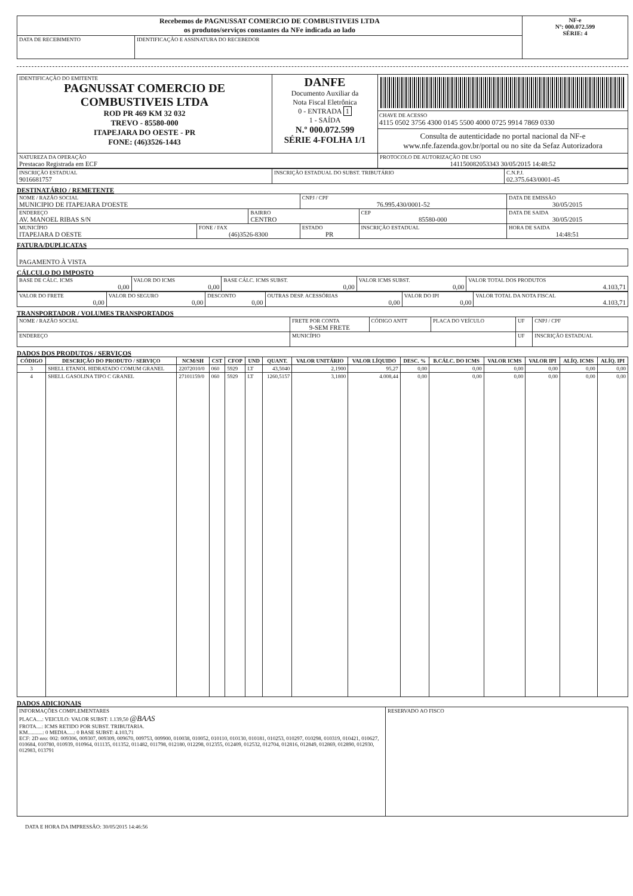| Recebemos de PAGNUSSAT COMERCIO DE COMBUSTIVEIS LTDA os produtos/serviços constantes da NFe indicada ao lado | | NF-e Nº: 000.072.599 SÉRIE: 4 |
| DATA DE RECEBIMENTO | IDENTIFICAÇÃO E ASSINATURA DO RECEBEDOR | |
| IDENTIFICAÇÃO DO EMITENTE PAGNUSSAT COMERCIO DE COMBUSTIVEIS LTDA ROD PR 469 KM 32 032 TREVO - 85580-000 ITAPEJARA DO OESTE - PR FONE: (46)3526-1443 | DANFE Documento Auxiliar da Nota Fiscal Eletrônica 0 - ENTRADA 1 1 - SAÍDA N.º 000.072.599 SÉRIE 4-FOLHA 1/1 | CHAVE DE ACESSO 4115 0502 3756 4300 0145 5500 4000 0725 9914 7869 0330 Consulta de autenticidade no portal nacional da NF-e www.nfe.fazenda.gov.br/portal ou no site da Sefaz Autorizadora |
| NATUREZA DA OPERAÇÃO Prestacao Registrada em ECF | | PROTOCOLO DE AUTORIZAÇÃO DE USO 141150082053343 30/05/2015 14:48:52 |
| INSCRIÇÃO ESTADUAL 9016681757 | INSCRIÇÃO ESTADUAL DO SUBST. TRIBUTÁRIO | C.N.P.J. 02.375.643/0001-45 |
DESTINATÁRIO / REMETENTE
| NOME / RAZÃO SOCIAL MUNICIPIO DE ITAPEJARA D'OESTE | | | CNPJ / CPF 76.995.430/0001-52 | | DATA DE EMISSÃO 30/05/2015 |
| ENDEREÇO AV. MANOEL RIBAS S/N | | BAIRRO CENTRO | | CEP 85580-000 | DATA DE SAIDA 30/05/2015 |
| MUNICÍPIO ITAPEJARA D OESTE | FONE / FAX (46)3526-8300 | | ESTADO PR | INSCRIÇÃO ESTADUAL | HORA DE SAIDA 14:48:51 |
FATURA/DUPLICATAS
| PAGAMENTO À VISTA |
CÁLCULO DO IMPOSTO
| BASE DE CÁLC. ICMS 0,00 | VALOR DO ICMS 0,00 | BASE CÁLC. ICMS SUBST. 0,00 | VALOR ICMS SUBST. 0,00 | VALOR TOTAL DOS PRODUTOS 4.103,71 |
| VALOR DO FRETE 0,00 | VALOR DO SEGURO 0,00 | DESCONTO 0,00 | OUTRAS DESP. ACESSÓRIAS 0,00 | VALOR DO IPI 0,00 | VALOR TOTAL DA NOTA FISCAL 4.103,71 |
TRANSPORTADOR / VOLUMES TRANSPORTADOS
| NOME / RAZÃO SOCIAL | FRETE POR CONTA 9-SEM FRETE | CÓDIGO ANTT | PLACA DO VEÍCULO | UF | CNPJ / CPF |
| ENDEREÇO | MUNICÍPIO | | | UF | INSCRIÇÃO ESTADUAL |
DADOS DOS PRODUTOS / SERVIÇOS
| CÓDIGO | DESCRIÇÃO DO PRODUTO / SERVIÇO | NCM/SH | CST | CFOP | UND | QUANT. | VALOR UNITÁRIO | VALOR LÍQUIDO | DESC. % | B.CÁLC. DO ICMS | VALOR ICMS | VALOR IPI | ALÍQ. ICMS | ALÍQ. IPI |
| --- | --- | --- | --- | --- | --- | --- | --- | --- | --- | --- | --- | --- | --- | --- |
| 3 | SHELL ETANOL HIDRATADO COMUM GRANEL | 22072010/0 | 060 | 5929 | LT | 43,5040 | 2,1900 | 95,27 | 0,00 | 0,00 | 0,00 | 0,00 | 0,00 | 0,00 |
| 4 | SHELL GASOLINA TIPO C GRANEL | 27101159/0 | 060 | 5929 | LT | 1260,5157 | 3,1800 | 4.008,44 | 0,00 | 0,00 | 0,00 | 0,00 | 0,00 | 0,00 |
DADOS ADICIONAIS
| INFORMAÇÕES COMPLEMENTARES PLACA....: VEICULO: VALOR SUBST: 1.139,50 @BAAS FROTA....: ICMS RETIDO POR SUBST. TRIBUTARIA. KM...........: 0 MEDIA.....: 0 BASE SUBST: 4.103,71 ECF: 2D nro: 002: 009306, 009307, 009309, 009670, 009753, 009900, 010038, 010052, 010110, 010130, 010181, 010253, 010297, 010298, 010319, 010421, 010627, 010684, 010780, 010939, 010964, 011135, 011352, 011482, 011798, 012180, 012298, 012355, 012409, 012532, 012704, 012816, 012849, 012869, 012890, 012930, 012983, 013791 | RESERVADO AO FISCO |
DATA E HORA DA IMPRESSÃO: 30/05/2015 14:46:56